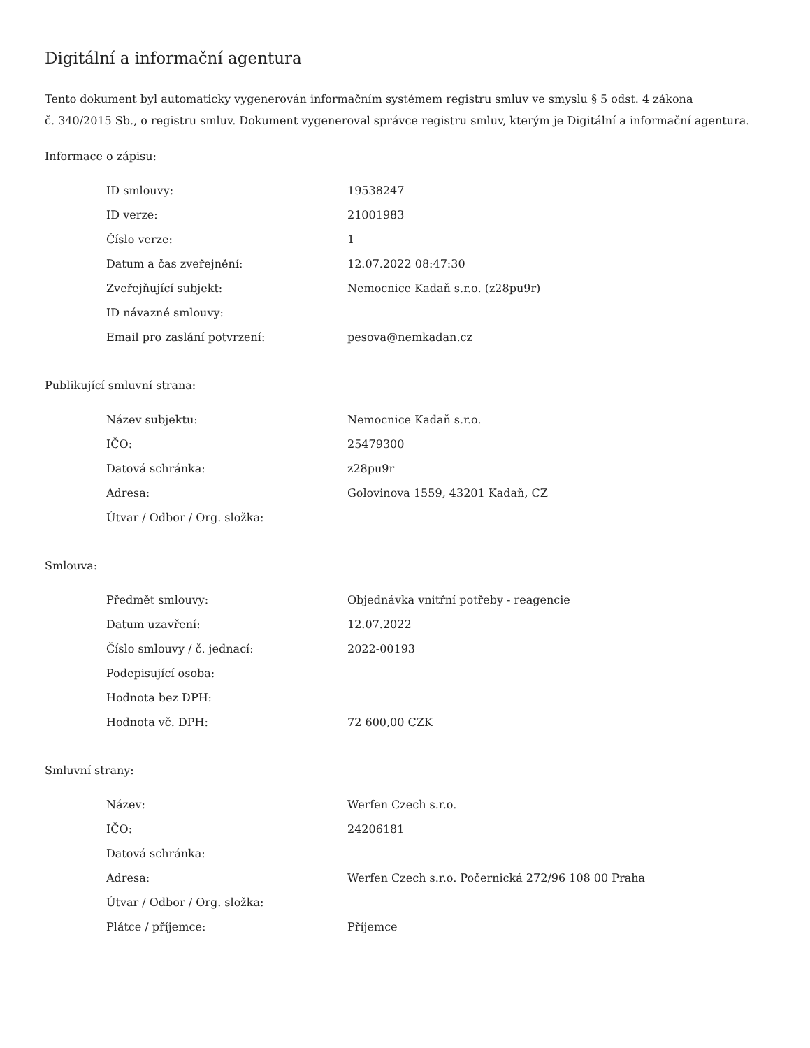Digitální a informační agentura
Tento dokument byl automaticky vygenerován informačním systémem registru smluv ve smyslu § 5 odst. 4 zákona
č. 340/2015 Sb., o registru smluv. Dokument vygeneroval správce registru smluv, kterým je Digitální a informační agentura.
Informace o zápisu:
| ID smlouvy: | 19538247 |
| ID verze: | 21001983 |
| Číslo verze: | 1 |
| Datum a čas zveřejnění: | 12.07.2022 08:47:30 |
| Zveřejňující subjekt: | Nemocnice Kadaň s.r.o. (z28pu9r) |
| ID návazné smlouvy: | |
| Email pro zaslání potvrzení: | pesova@nemkadan.cz |
Publikující smluvní strana:
| Název subjektu: | Nemocnice Kadaň s.r.o. |
| IČO: | 25479300 |
| Datová schránka: | z28pu9r |
| Adresa: | Golovinova 1559, 43201 Kadaň, CZ |
| Útvar / Odbor / Org. složka: | |
Smlouva:
| Předmět smlouvy: | Objednávka vnitřní potřeby - reagencie |
| Datum uzavření: | 12.07.2022 |
| Číslo smlouvy / č. jednací: | 2022-00193 |
| Podepisující osoba: | |
| Hodnota bez DPH: | |
| Hodnota vč. DPH: | 72 600,00 CZK |
Smluvní strany:
| Název: | Werfen Czech s.r.o. |
| IČO: | 24206181 |
| Datová schránka: | |
| Adresa: | Werfen Czech s.r.o. Počernická 272/96 108 00 Praha |
| Útvar / Odbor / Org. složka: | |
| Plátce / příjemce: | Příjemce |